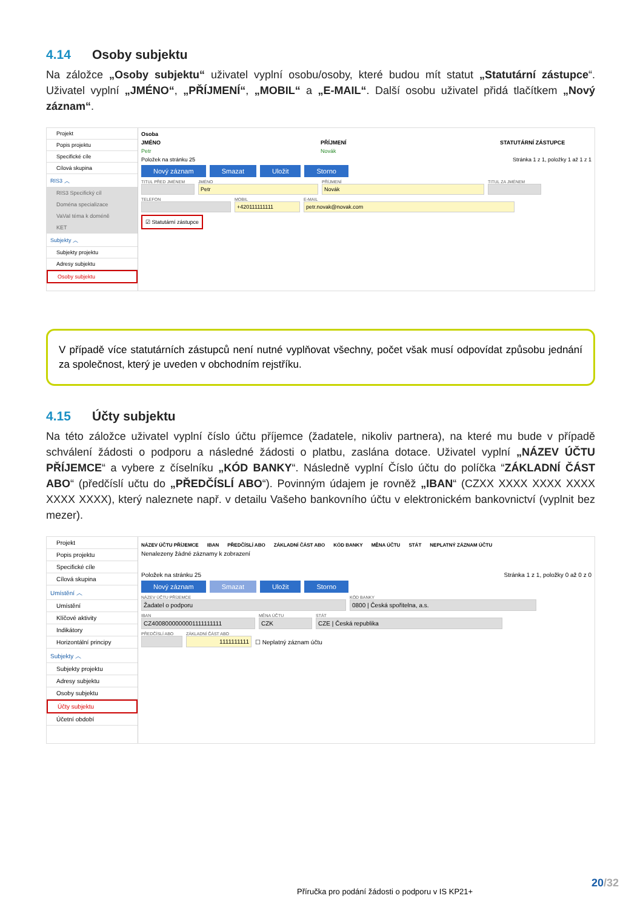4.14 Osoby subjektu
Na záložce „Osoby subjektu“ uživatel vyplní osobu/osoby, které budou mít statut „Statutární zástupce“. Uživatel vyplní „JMÉNO“, „PŘÍJMENÍ“, „MOBIL“ a „E-MAIL“. Další osobu uživatel přidá tlačítkem „Nový záznam“.
Projekt
Popis projektu
Specifické cíle
Cílová skupina
RIS3 ︿
RIS3 Specifický cíl
Doména specializace
VaVaI téma k doméně
KET
Subjekty ︿
Subjekty projektu
Adresy subjektu
Osoby subjektu
Osoba
JMÉNO PŘÍJMENÍ STATUTÁRNÍ ZÁSTUPCE
Petr Novák
Položek na stránku 25 Stránka 1 z 1, položky 1 až 1 z 1
Nový záznam Smazat Uložit Storno
TITUL PŘED JMÉNEM
JMÉNO
Petr
PŘÍJMENÍ
Novák
TITUL ZA JMÉNEM
TELEFON
MOBIL
+420111111111
E-MAIL
petr.novak@novak.com
☑ Statutární zástupce
V případě více statutárních zástupců není nutné vyplňovat všechny, počet však musí odpovídat způsobu jednání za společnost, který je uveden v obchodním rejstříku.
4.15 Účty subjektu
Na této záložce uživatel vyplní číslo účtu příjemce (žadatele, nikoliv partnera), na které mu bude v případě schválení žádosti o podporu a následné žádosti o platbu, zaslána dotace. Uživatel vyplní „NÁZEV ÚČTU PŘÍJEMCE“ a vybere z číselníku „KÓD BANKY“. Následně vyplní Číslo účtu do políčka “ZÁKLADNÍ ČÁST ABO“ (předčíslí učtu do „PŘEDČÍSLÍ ABO“). Povinným údajem je rovněž „IBAN“ (CZXX XXXX XXXX XXXX XXXX XXXX), který naleznete např. v detailu Vašeho bankovního účtu v elektronickém bankovnictví (vyplnit bez mezer).
Projekt
Popis projektu
Specifické cíle
Cílová skupina
Umístění ︿
Umístění
Klíčové aktivity
Indikátory
Horizontální principy
Subjekty ︿
Subjekty projektu
Adresy subjektu
Osoby subjektu
Účty subjektu
Účetní období
NÁZEV ÚČTU PŘÍJEMCE IBAN PŘEDČÍSLÍ ABO ZÁKLADNÍ ČÁST ABO KÓD BANKY MĚNA ÚČTU STÁT NEPLATNÝ ZÁZNAM ÚČTU
Nenalezeny žádné záznamy k zobrazení
Položek na stránku 25 Stránka 1 z 1, položky 0 až 0 z 0
Nový záznam Smazat Uložit Storno
NÁZEV ÚČTU PŘÍJEMCE
Žadatel o podporu
KÓD BANKY
0800 | Česká spořitelna, a.s.
IBAN
CZ4008000000001111111111
MĚNA ÚČTU
CZK
STÁT
CZE | Česká republika
PŘEDČÍSLÍ ABO
ZÁKLADNÍ ČÁST ABO
1111111111
☐ Neplatný záznam účtu
20/32
Příručka pro podání žádosti o podporu v IS KP21+